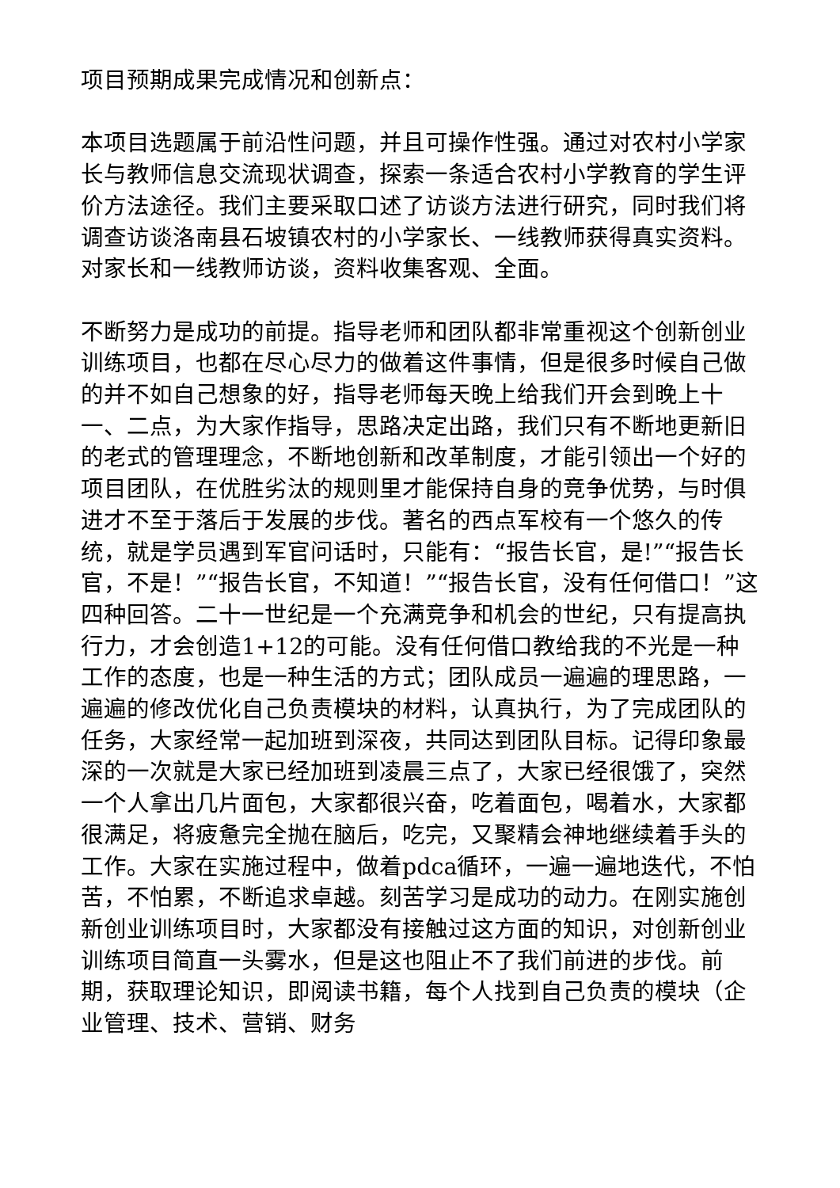项目预期成果完成情况和创新点：
本项目选题属于前沿性问题，并且可操作性强。通过对农村小学家长与教师信息交流现状调查，探索一条适合农村小学教育的学生评价方法途径。我们主要采取口述了访谈方法进行研究，同时我们将调查访谈洛南县石坡镇农村的小学家长、一线教师获得真实资料。对家长和一线教师访谈，资料收集客观、全面。
不断努力是成功的前提。指导老师和团队都非常重视这个创新创业训练项目，也都在尽心尽力的做着这件事情，但是很多时候自己做的并不如自己想象的好，指导老师每天晚上给我们开会到晚上十一、二点，为大家作指导，思路决定出路，我们只有不断地更新旧的老式的管理理念，不断地创新和改革制度，才能引领出一个好的项目团队，在优胜劣汰的规则里才能保持自身的竞争优势，与时俱进才不至于落后于发展的步伐。著名的西点军校有一个悠久的传统，就是学员遇到军官问话时，只能有：“报告长官，是!”“报告长官，不是！”“报告长官，不知道！”“报告长官，没有任何借口！”这四种回答。二十一世纪是一个充满竞争和机会的世纪，只有提高执行力，才会创造1+12的可能。没有任何借口教给我的不光是一种工作的态度，也是一种生活的方式；团队成员一遍遍的理思路，一遍遍的修改优化自己负责模块的材料，认真执行，为了完成团队的任务，大家经常一起加班到深夜，共同达到团队目标。记得印象最深的一次就是大家已经加班到凌晨三点了，大家已经很饿了，突然一个人拿出几片面包，大家都很兴奋，吃着面包，喝着水，大家都很满足，将疲惫完全抛在脑后，吃完，又聚精会神地继续着手头的工作。大家在实施过程中，做着pdca循环，一遍一遍地迭代，不怕苦，不怕累，不断追求卓越。刻苦学习是成功的动力。在刚实施创新创业训练项目时，大家都没有接触过这方面的知识，对创新创业训练项目简直一头雾水，但是这也阻止不了我们前进的步伐。前期，获取理论知识，即阅读书籍，每个人找到自己负责的模块（企业管理、技术、营销、财务